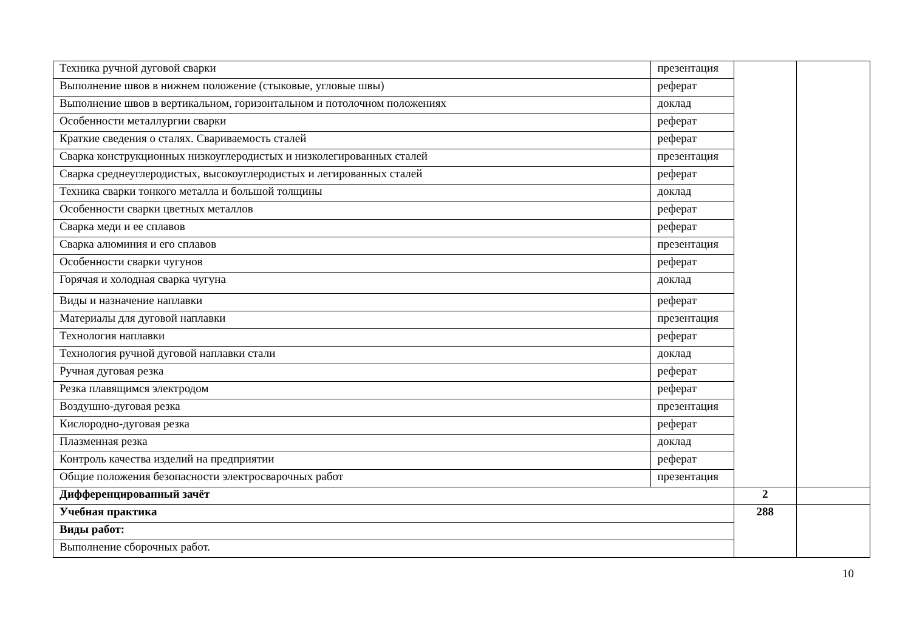| Техника ручной дуговой сварки | презентация | | |
| Выполнение швов в нижнем положение (стыковые, угловые швы) | реферат | | |
| Выполнение швов в вертикальном, горизонтальном и потолочном положениях | доклад | | |
| Особенности металлургии сварки | реферат | | |
| Краткие сведения о сталях. Свариваемость сталей | реферат | | |
| Сварка конструкционных низкоуглеродистых и низколегированных сталей | презентация | | |
| Сварка среднеуглеродистых, высокоуглеродистых и легированных сталей | реферат | | |
| Техника сварки тонкого металла и большой толщины | доклад | | |
| Особенности сварки цветных металлов | реферат | | |
| Сварка меди и ее сплавов | реферат | | |
| Сварка алюминия и его сплавов | презентация | | |
| Особенности сварки чугунов | реферат | | |
| Горячая и холодная сварка чугуна | доклад | | |
| Виды и назначение наплавки | реферат | | |
| Материалы для дуговой наплавки | презентация | | |
| Технология наплавки | реферат | | |
| Технология ручной дуговой наплавки стали | доклад | | |
| Ручная дуговая резка | реферат | | |
| Резка плавящимся электродом | реферат | | |
| Воздушно-дуговая резка | презентация | | |
| Кислородно-дуговая резка | реферат | | |
| Плазменная резка | доклад | | |
| Контроль качества изделий на предприятии | реферат | | |
| Общие положения безопасности электросварочных работ | презентация | | |
| Дифференцированный зачёт | | 2 | |
| Учебная практика | | 288 | |
| Виды работ: | | | |
| Выполнение сборочных работ. | | | |
10